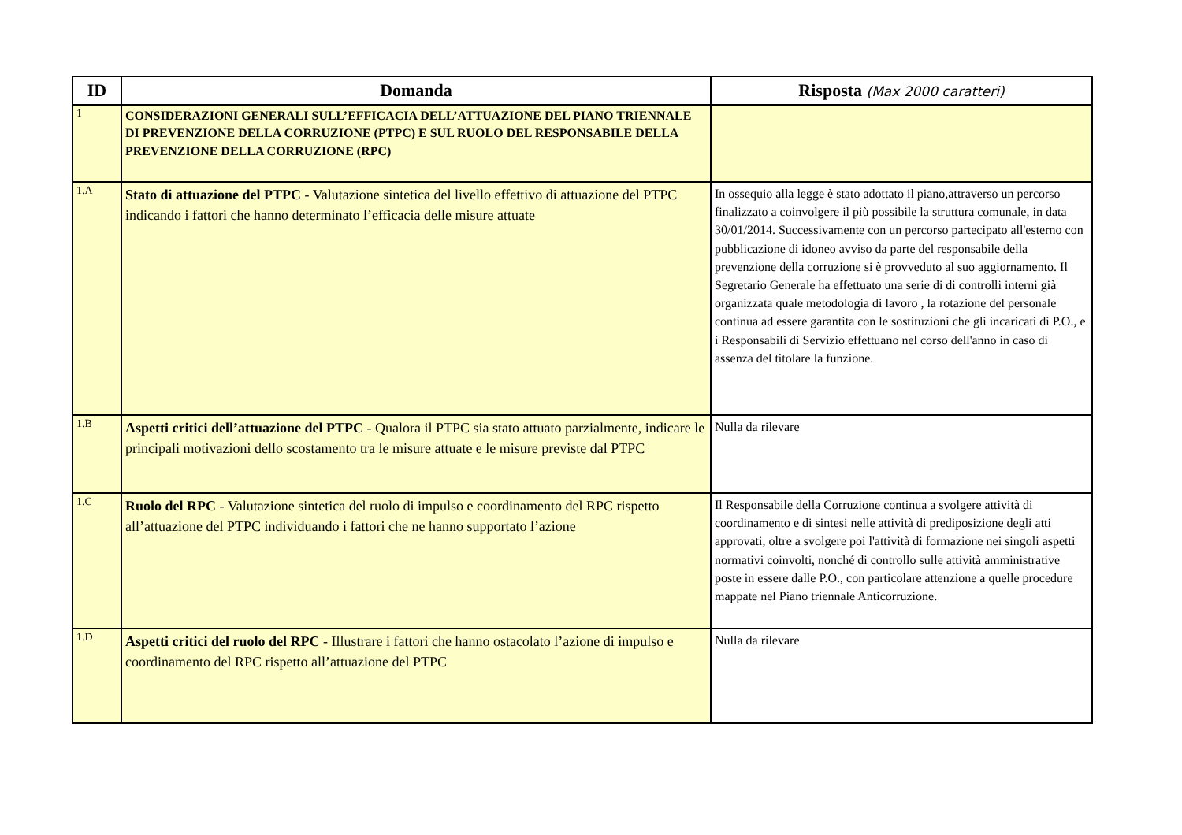| ID | Domanda | Risposta (Max 2000 caratteri) |
| --- | --- | --- |
| 1 | CONSIDERAZIONI GENERALI SULL’EFFICACIA DELL’ATTUAZIONE DEL PIANO TRIENNALE DI PREVENZIONE DELLA CORRUZIONE (PTPC) E SUL RUOLO DEL RESPONSABILE DELLA PREVENZIONE DELLA CORRUZIONE (RPC) | |
| 1.A | Stato di attuazione del PTPC - Valutazione sintetica del livello effettivo di attuazione del PTPC indicando i fattori che hanno determinato l’efficacia delle misure attuate | In ossequio alla legge è stato adottato il piano,attraverso un percorso finalizzato a coinvolgere il più possibile la struttura comunale, in data 30/01/2014. Successivamente con un percorso partecipato all'esterno con pubblicazione di idoneo avviso da parte del responsabile della prevenzione della corruzione si è provveduto al suo aggiornamento. Il Segretario Generale ha effettuato una serie di di controlli interni già organizzata quale metodologia di lavoro , la rotazione del personale continua ad essere garantita con le sostituzioni che gli incaricati di P.O., e i Responsabili di Servizio effettuano nel corso dell'anno in caso di assenza del titolare la funzione. |
| 1.B | Aspetti critici dell’attuazione del PTPC - Qualora il PTPC sia stato attuato parzialmente, indicare le principali motivazioni dello scostamento tra le misure attuate e le misure previste dal PTPC | Nulla da rilevare |
| 1.C | Ruolo del RPC - Valutazione sintetica del ruolo di impulso e coordinamento del RPC rispetto all’attuazione del PTPC individuando i fattori che ne hanno supportato l’azione | Il Responsabile della Corruzione continua a svolgere attività di coordinamento e di sintesi nelle attività di prediposizione degli atti approvati, oltre a svolgere poi l'attività di formazione nei singoli aspetti normativi coinvolti, nonché di controllo sulle attività amministrative poste in essere dalle P.O., con particolare attenzione a quelle procedure mappate nel Piano triennale Anticorruzione. |
| 1.D | Aspetti critici del ruolo del RPC - Illustrare i fattori che hanno ostacolato l’azione di impulso e coordinamento del RPC rispetto all’attuazione del PTPC | Nulla da rilevare |